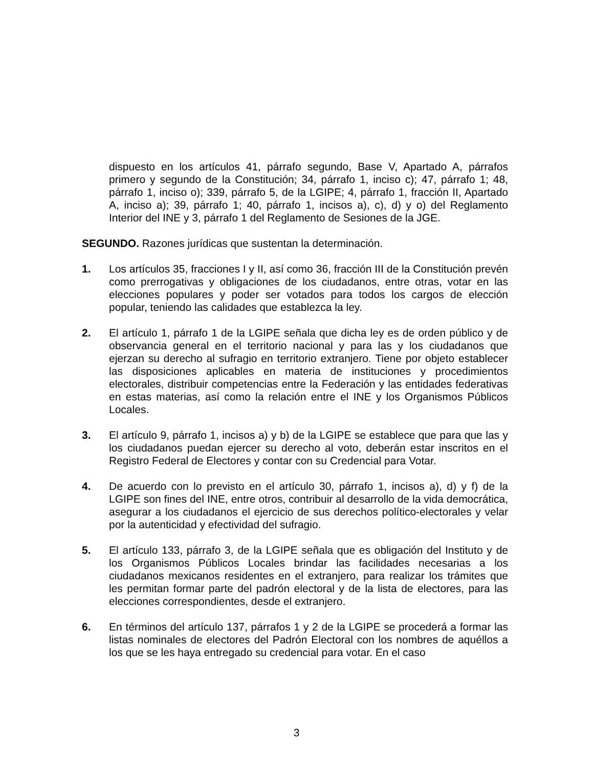dispuesto en los artículos 41, párrafo segundo, Base V, Apartado A, párrafos primero y segundo de la Constitución; 34, párrafo 1, inciso c); 47, párrafo 1; 48, párrafo 1, inciso o); 339, párrafo 5, de la LGIPE; 4, párrafo 1, fracción II, Apartado A, inciso a); 39, párrafo 1; 40, párrafo 1, incisos a), c), d) y o) del Reglamento Interior del INE y 3, párrafo 1 del Reglamento de Sesiones de la JGE.
SEGUNDO. Razones jurídicas que sustentan la determinación.
1. Los artículos 35, fracciones I y II, así como 36, fracción III de la Constitución prevén como prerrogativas y obligaciones de los ciudadanos, entre otras, votar en las elecciones populares y poder ser votados para todos los cargos de elección popular, teniendo las calidades que establezca la ley.
2. El artículo 1, párrafo 1 de la LGIPE señala que dicha ley es de orden público y de observancia general en el territorio nacional y para las y los ciudadanos que ejerzan su derecho al sufragio en territorio extranjero. Tiene por objeto establecer las disposiciones aplicables en materia de instituciones y procedimientos electorales, distribuir competencias entre la Federación y las entidades federativas en estas materias, así como la relación entre el INE y los Organismos Públicos Locales.
3. El artículo 9, párrafo 1, incisos a) y b) de la LGIPE se establece que para que las y los ciudadanos puedan ejercer su derecho al voto, deberán estar inscritos en el Registro Federal de Electores y contar con su Credencial para Votar.
4. De acuerdo con lo previsto en el artículo 30, párrafo 1, incisos a), d) y f) de la LGIPE son fines del INE, entre otros, contribuir al desarrollo de la vida democrática, asegurar a los ciudadanos el ejercicio de sus derechos político-electorales y velar por la autenticidad y efectividad del sufragio.
5. El artículo 133, párrafo 3, de la LGIPE señala que es obligación del Instituto y de los Organismos Públicos Locales brindar las facilidades necesarias a los ciudadanos mexicanos residentes en el extranjero, para realizar los trámites que les permitan formar parte del padrón electoral y de la lista de electores, para las elecciones correspondientes, desde el extranjero.
6. En términos del artículo 137, párrafos 1 y 2 de la LGIPE se procederá a formar las listas nominales de electores del Padrón Electoral con los nombres de aquéllos a los que se les haya entregado su credencial para votar. En el caso
3